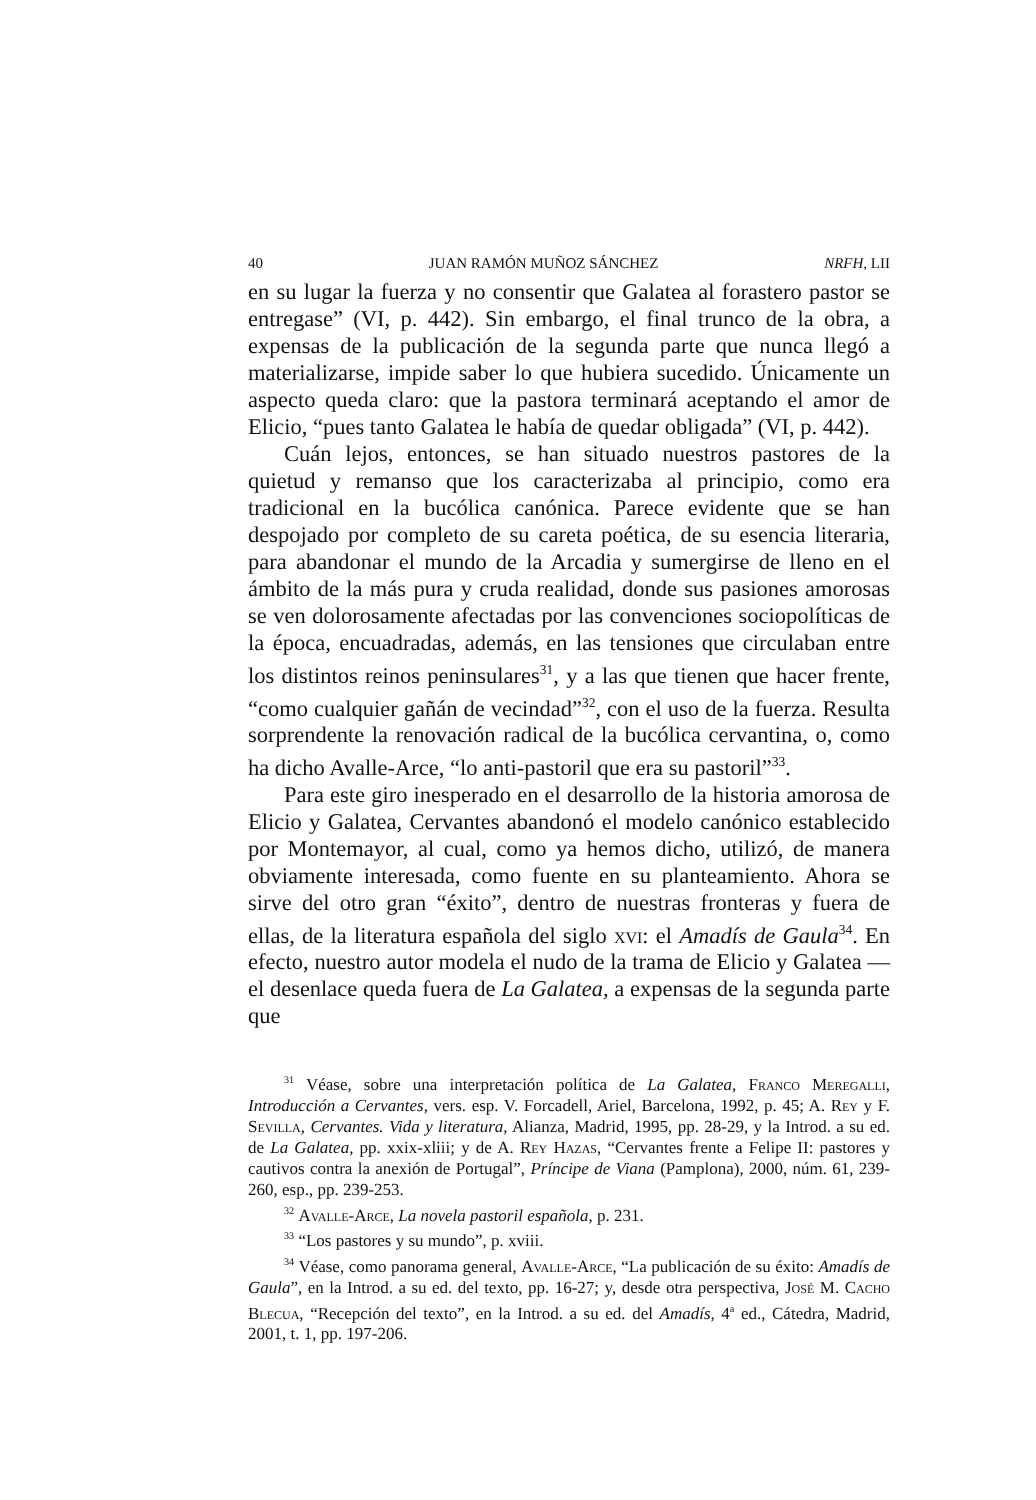40 JUAN RAMÓN MUÑOZ SÁNCHEZ NRFH, LII
en su lugar la fuerza y no consentir que Galatea al forastero pastor se entregase” (VI, p. 442). Sin embargo, el final trunco de la obra, a expensas de la publicación de la segunda parte que nunca llegó a materializarse, impide saber lo que hubiera sucedido. Únicamente un aspecto queda claro: que la pastora terminará aceptando el amor de Elicio, “pues tanto Galatea le había de quedar obligada” (VI, p. 442).
Cuán lejos, entonces, se han situado nuestros pastores de la quietud y remanso que los caracterizaba al principio, como era tradicional en la bucólica canónica. Parece evidente que se han despojado por completo de su careta poética, de su esencia literaria, para abandonar el mundo de la Arcadia y sumergirse de lleno en el ámbito de la más pura y cruda realidad, donde sus pasiones amorosas se ven dolorosamente afectadas por las convenciones sociopolíticas de la época, encuadradas, además, en las tensiones que circulaban entre los distintos reinos peninsulares<sup>31</sup>, y a las que tienen que hacer frente, “como cualquier gañán de vecindad”<sup>32</sup>, con el uso de la fuerza. Resulta sorprendente la renovación radical de la bucólica cervantina, o, como ha dicho Avalle-Arce, “lo anti-pastoril que era su pastoril”<sup>33</sup>.
Para este giro inesperado en el desarrollo de la historia amorosa de Elicio y Galatea, Cervantes abandonó el modelo canónico establecido por Montemayor, al cual, como ya hemos dicho, utilizó, de manera obviamente interesada, como fuente en su planteamiento. Ahora se sirve del otro gran “éxito”, dentro de nuestras fronteras y fuera de ellas, de la literatura española del siglo xvi: el Amadís de Gaula<sup>34</sup>. En efecto, nuestro autor modela el nudo de la trama de Elicio y Galatea —el desenlace queda fuera de La Galatea, a expensas de la segunda parte que
<sup>31</sup> Véase, sobre una interpretación política de La Galatea, Franco Meregalli, Introducción a Cervantes, vers. esp. V. Forcadell, Ariel, Barcelona, 1992, p. 45; A. Rey y F. Sevilla, Cervantes. Vida y literatura, Alianza, Madrid, 1995, pp. 28-29, y la Introd. a su ed. de La Galatea, pp. xxix-xliii; y de A. Rey Hazas, “Cervantes frente a Felipe II: pastores y cautivos contra la anexión de Portugal”, Príncipe de Viana (Pamplona), 2000, núm. 61, 239-260, esp., pp. 239-253.
<sup>32</sup> Avalle-Arce, La novela pastoril española, p. 231.
<sup>33</sup> “Los pastores y su mundo”, p. xviii.
<sup>34</sup> Véase, como panorama general, Avalle-Arce, “La publicación de su éxito: Amadís de Gaula”, en la Introd. a su ed. del texto, pp. 16-27; y, desde otra perspectiva, José M. Cacho Blecua, “Recepción del texto”, en la Introd. a su ed. del Amadís, 4<sup>a</sup> ed., Cátedra, Madrid, 2001, t. 1, pp. 197-206.